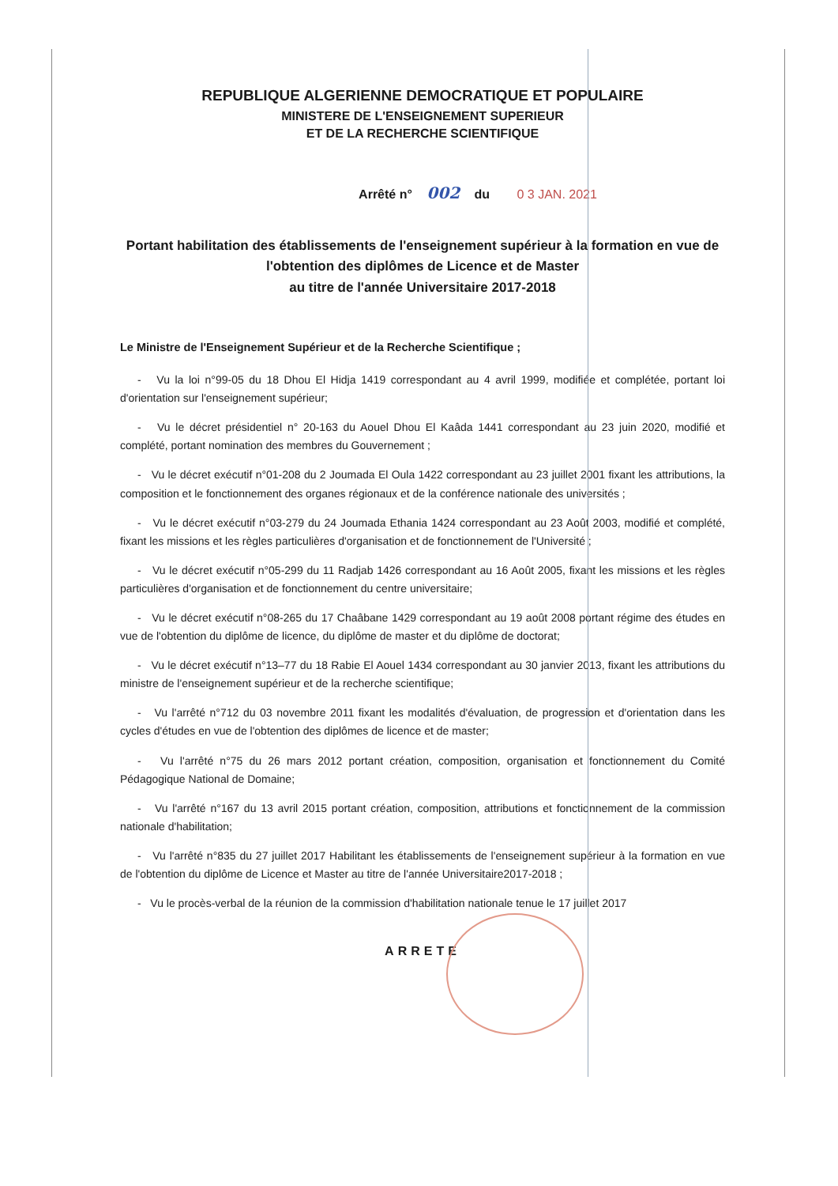REPUBLIQUE ALGERIENNE DEMOCRATIQUE ET POPULAIRE
MINISTERE DE L'ENSEIGNEMENT SUPERIEUR
ET DE LA RECHERCHE SCIENTIFIQUE
Arrêté n° 002 du 0 3 JAN. 2021
Portant habilitation des établissements de l'enseignement supérieur à la formation en vue de l'obtention des diplômes de Licence et de Master
au titre de l'année Universitaire 2017-2018
Le Ministre de l'Enseignement Supérieur et de la Recherche Scientifique ;
- Vu la loi n°99-05 du 18 Dhou El Hidja 1419 correspondant au 4 avril 1999, modifiée et complétée, portant loi d'orientation sur l'enseignement supérieur;
- Vu le décret présidentiel n° 20-163 du Aouel Dhou El Kaâda 1441 correspondant au 23 juin 2020, modifié et complété, portant nomination des membres du Gouvernement ;
- Vu le décret exécutif n°01-208 du 2 Joumada El Oula 1422 correspondant au 23 juillet 2001 fixant les attributions, la composition et le fonctionnement des organes régionaux et de la conférence nationale des universités ;
- Vu le décret exécutif n°03-279 du 24 Joumada Ethania 1424 correspondant au 23 Août 2003, modifié et complété, fixant les missions et les règles particulières d'organisation et de fonctionnement de l'Université ;
- Vu le décret exécutif n°05-299 du 11 Radjab 1426 correspondant au 16 Août 2005, fixant les missions et les règles particulières d'organisation et de fonctionnement du centre universitaire;
- Vu le décret exécutif n°08-265 du 17 Chaâbane 1429 correspondant au 19 août 2008 portant régime des études en vue de l'obtention du diplôme de licence, du diplôme de master et du diplôme de doctorat;
- Vu le décret exécutif n°13–77 du 18 Rabie El Aouel 1434 correspondant au 30 janvier 2013, fixant les attributions du ministre de l'enseignement supérieur et de la recherche scientifique;
- Vu l'arrêté n°712 du 03 novembre 2011 fixant les modalités d'évaluation, de progression et d'orientation dans les cycles d'études en vue de l'obtention des diplômes de licence et de master;
- Vu l'arrêté n°75 du 26 mars 2012 portant création, composition, organisation et fonctionnement du Comité Pédagogique National de Domaine;
- Vu l'arrêté n°167 du 13 avril 2015 portant création, composition, attributions et fonctionnement de la commission nationale d'habilitation;
- Vu l'arrêté n°835 du 27 juillet 2017 Habilitant les établissements de l'enseignement supérieur à la formation en vue de l'obtention du diplôme de Licence et Master au titre de l'année Universitaire2017-2018 ;
- Vu le procès-verbal de la réunion de la commission d'habilitation nationale tenue le 17 juillet 2017
ARRETE